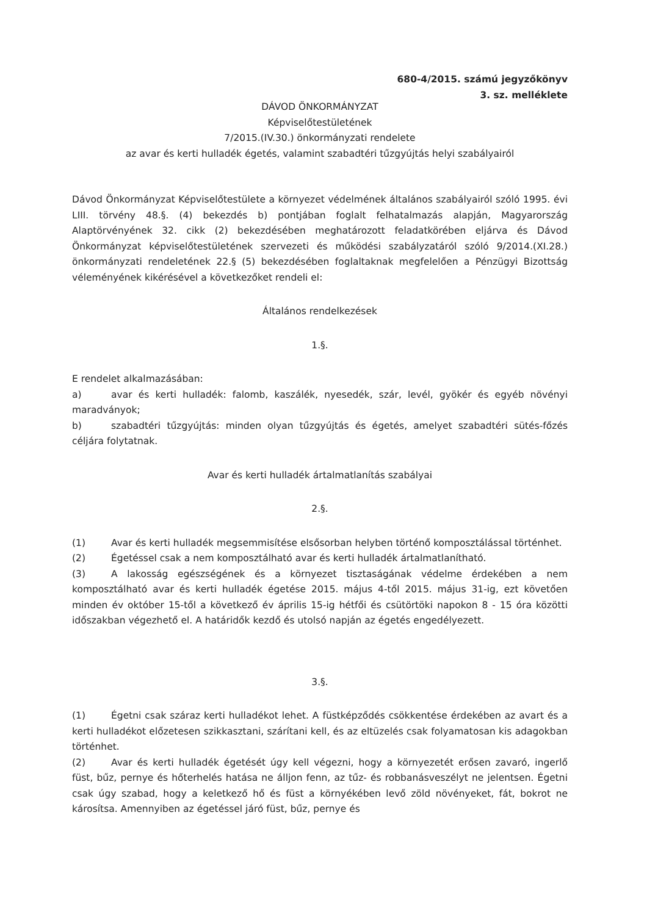680-4/2015. számú jegyzőkönyv
3. sz. melléklete
DÁVOD ÖNKORMÁNYZAT
Képviselőtestületének
7/2015.(IV.30.) önkormányzati rendelete
az avar és kerti hulladék égetés, valamint szabadtéri tűzgyújtás helyi szabályairól
Dávod Önkormányzat Képviselőtestülete a környezet védelmének általános szabályairól szóló 1995. évi LIII. törvény 48.§. (4) bekezdés b) pontjában foglalt felhatalmazás alapján, Magyarország Alaptörvényének 32. cikk (2) bekezdésében meghatározott feladatkörében eljárva és Dávod Önkormányzat képviselőtestületének szervezeti és működési szabályzatáról szóló 9/2014.(XI.28.) önkormányzati rendeletének 22.§ (5) bekezdésében foglaltaknak megfelelően a Pénzügyi Bizottság véleményének kikérésével a következőket rendeli el:
Általános rendelkezések
1.§.
E rendelet alkalmazásában:
a) avar és kerti hulladék: falomb, kaszálék, nyesedék, szár, levél, gyökér és egyéb növényi maradványok;
b) szabadtéri tűzgyújtás: minden olyan tűzgyújtás és égetés, amelyet szabadtéri sütés-főzés céljára folytatnak.
Avar és kerti hulladék ártalmatlanítás szabályai
2.§.
(1) Avar és kerti hulladék megsemmisítése elsősorban helyben történő komposztálással történhet.
(2) Égetéssel csak a nem komposztálható avar és kerti hulladék ártalmatlanítható.
(3) A lakosság egészségének és a környezet tisztaságának védelme érdekében a nem komposztálható avar és kerti hulladék égetése 2015. május 4-től 2015. május 31-ig, ezt követően minden év október 15-től a következő év április 15-ig hétfői és csütörtöki napokon 8 - 15 óra közötti időszakban végezhető el. A határidők kezdő és utolsó napján az égetés engedélyezett.
3.§.
(1) Égetni csak száraz kerti hulladékot lehet. A füstképződés csökkentése érdekében az avart és a kerti hulladékot előzetesen szikkasztani, szárítani kell, és az eltüzelés csak folyamatosan kis adagokban történhet.
(2) Avar és kerti hulladék égetését úgy kell végezni, hogy a környezetét erősen zavaró, ingerlő füst, bűz, pernye és hőterhelés hatása ne álljon fenn, az tűz- és robbanásveszélyt ne jelentsen. Égetni csak úgy szabad, hogy a keletkező hő és füst a környékében levő zöld növényeket, fát, bokrot ne károsítsa. Amennyiben az égetéssel járó füst, bűz, pernye és